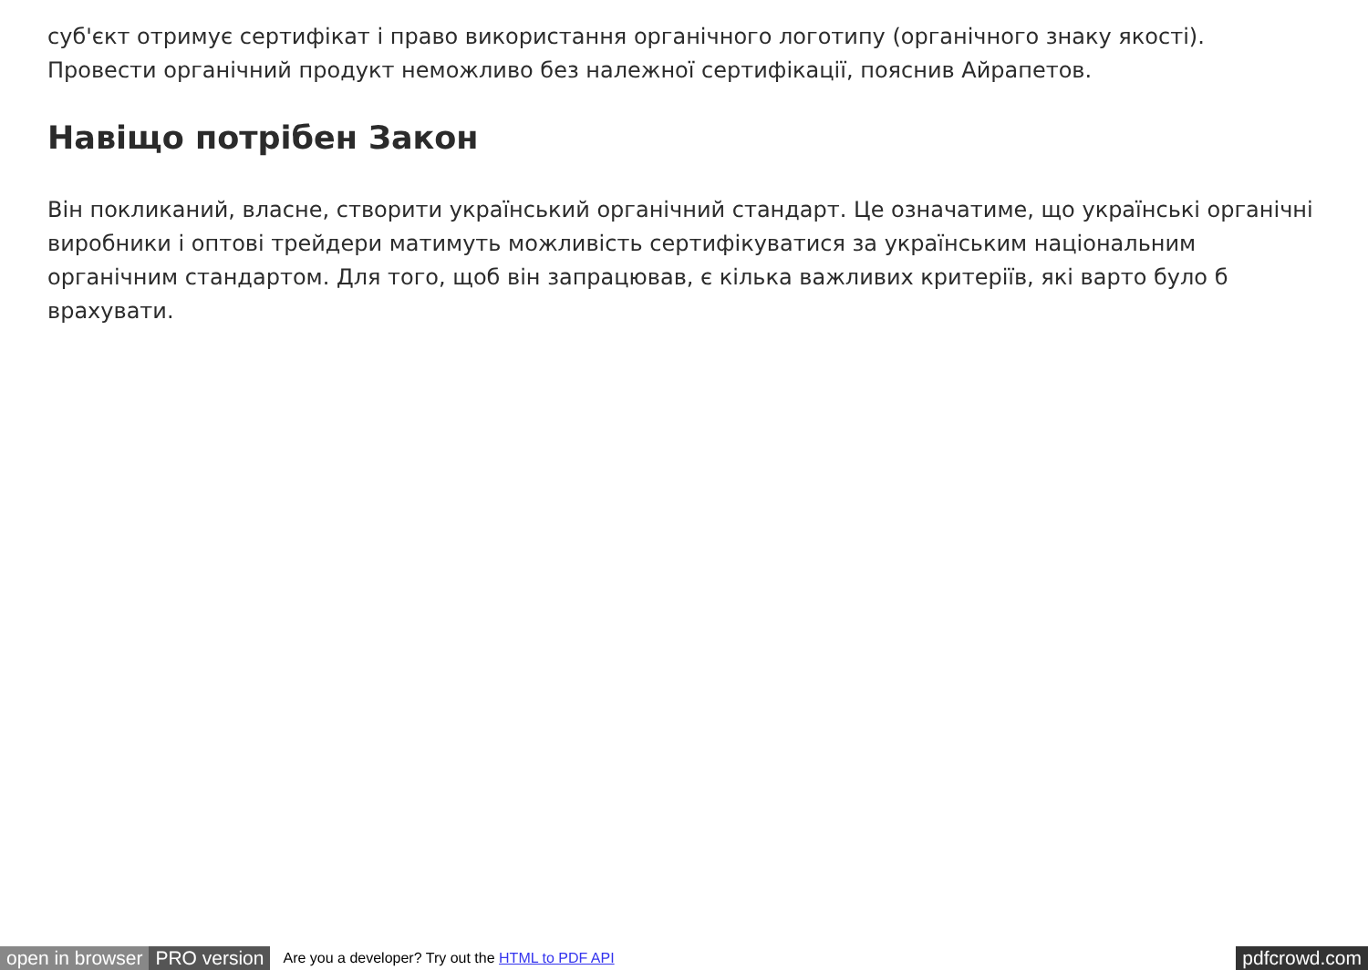суб'єкт отримує сертифікат і право використання органічного логотипу (органічного знаку якості). Провести органічний продукт неможливо без належної сертифікації, пояснив Айрапетов.
Навіщо потрібен Закон
Він покликаний, власне, створити український органічний стандарт. Це означатиме, що українські органічні виробники і оптові трейдери матимуть можливість сертифікуватися за українським національним органічним стандартом. Для того, щоб він запрацював, є кілька важливих критеріїв, які варто було б врахувати.
open in browser PRO version Are you a developer? Try out the HTML to PDF API pdfcrowd.com